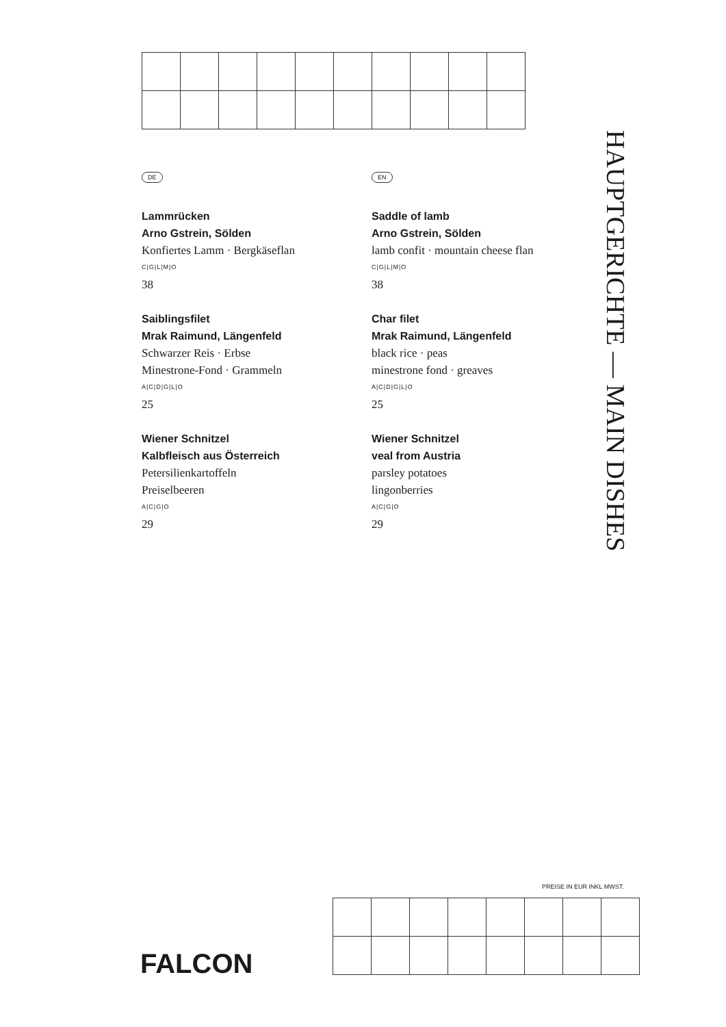DE
Lammrücken
Arno Gstrein, Sölden
Konfiertes Lamm · Bergkäseflan
C|G|L|M|O
38
Saiblingsfilet
Mrak Raimund, Längenfeld
Schwarzer Reis · Erbse
Minestrone-Fond · Grammeln
A|C|D|G|L|O
25
Wiener Schnitzel
Kalbfleisch aus Österreich
Petersilienkartoffeln
Preiselbeeren
A|C|G|O
29
EN
Saddle of lamb
Arno Gstrein, Sölden
lamb confit · mountain cheese flan
C|G|L|M|O
38
Char filet
Mrak Raimund, Längenfeld
black rice · peas
minestrone fond · greaves
A|C|D|G|L|O
25
Wiener Schnitzel
veal from Austria
parsley potatoes
lingonberries
A|C|G|O
29
HAUPTGERICHTE — MAIN DISHES
PREISE IN EUR INKL MWST.
FALCON